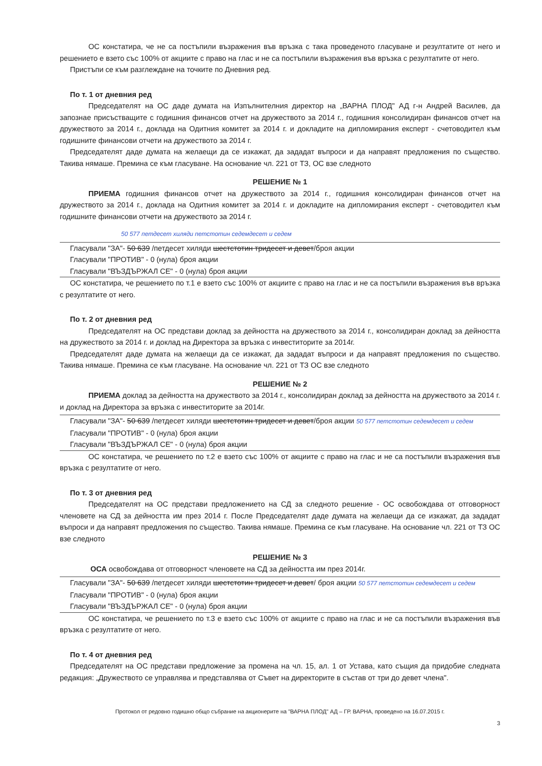ОС констатира, че не са постъпили възражения във връзка с така проведеното гласуване и резултатите от него и решението е взето със 100% от акциите с право на глас и не са постъпили възражения във връзка с резултатите от него.
Пристъпи се към разглеждане на точките по Дневния ред.
По т. 1 от дневния ред
Председателят на ОС даде думата на Изпълнителния директор на „ВАРНА ПЛОД" АД г-н Андрей Василев, да запознае присъстващите с годишния финансов отчет на дружеството за 2014 г., годишния консолидиран финансов отчет на дружеството за 2014 г., доклада на Одитния комитет за 2014 г. и докладите на дипломирания експерт - счетоводител към годишните финансови отчети на дружеството за 2014 г.
Председателят даде думата на желаещи да се изкажат, да зададат въпроси и да направят предложения по същество. Такива нямаше. Премина се към гласуване. На основание чл. 221 от ТЗ, ОС взе следното
РЕШЕНИЕ № 1
ПРИЕМА годишния финансов отчет на дружеството за 2014 г., годишния консолидиран финансов отчет на дружеството за 2014 г., доклада на Одитния комитет за 2014 г. и докладите на дипломирания експерт - счетоводител към годишните финансови отчети на дружеството за 2014 г.
50 577 петдесет хиляди петстотин седемдесет и седем
Гласували "ЗА"- 50 639 /петдесет хиляди шестстотин тридесет и девет/броя акции
Гласували "ПРОТИВ" - 0 (нула) броя акции
Гласували "ВЪЗДЪРЖАЛ СЕ" - 0 (нула) броя акции
ОС констатира, че решението по т.1 е взето със 100% от акциите с право на глас и не са постъпили възражения във връзка с резултатите от него.
По т. 2 от дневния ред
Председателят на ОС представи доклад за дейността на дружеството за 2014 г., консолидиран доклад за дейността на дружеството за 2014 г. и доклад на Директора за връзка с инвеститорите за 2014г.
Председателят даде думата на желаещи да се изкажат, да зададат въпроси и да направят предложения по същество. Такива нямаше. Премина се към гласуване. На основание чл. 221 от ТЗ ОС взе следното
РЕШЕНИЕ № 2
ПРИЕМА доклад за дейността на дружеството за 2014 г., консолидиран доклад за дейността на дружеството за 2014 г. и доклад на Директора за връзка с инвеститорите за 2014г.
Гласували "ЗА"- 50 639 /петдесет хиляди шестстотин тридесет и девет/броя акции 50 577 петстотин седемдесет и седем
Гласували "ПРОТИВ" - 0 (нула) броя акции
Гласували "ВЪЗДЪРЖАЛ СЕ" - 0 (нула) броя акции
ОС констатира, че решението по т.2 е взето със 100% от акциите с право на глас и не са постъпили възражения във връзка с резултатите от него.
По т. 3 от дневния ред
Председателят на ОС представи предложението на СД за следното решение - ОС освобождава от отговорност членовете на СД за дейността им през 2014 г. После Председателят даде думата на желаещи да се изкажат, да зададат въпроси и да направят предложения по същество. Такива нямаше. Премина се към гласуване. На основание чл. 221 от ТЗ ОС взе следното
РЕШЕНИЕ № 3
ОСА освобождава от отговорност членовете на СД за дейността им през 2014г.
Гласували "ЗА"- 50 639 /петдесет хиляди шестстотин тридесет и девет/ броя акции 50 577 петстотин седемдесет и седем
Гласували "ПРОТИВ" - 0 (нула) броя акции
Гласували "ВЪЗДЪРЖАЛ СЕ" - 0 (нула) броя акции
ОС констатира, че решението по т.3 е взето със 100% от акциите с право на глас и не са постъпили възражения във връзка с резултатите от него.
По т. 4 от дневния ред
Председателят на ОС представи предложение за промена на чл. 15, ал. 1 от Устава, като същия да придобие следната редакция: „Дружеството се управлява и представлява от Съвет на директорите в състав от три до девет члена".
Протокол от редовно годишно общо събрание на акционерите на "ВАРНА ПЛОД" АД – ГР. ВАРНА, проведено на 16.07.2015 г.
3